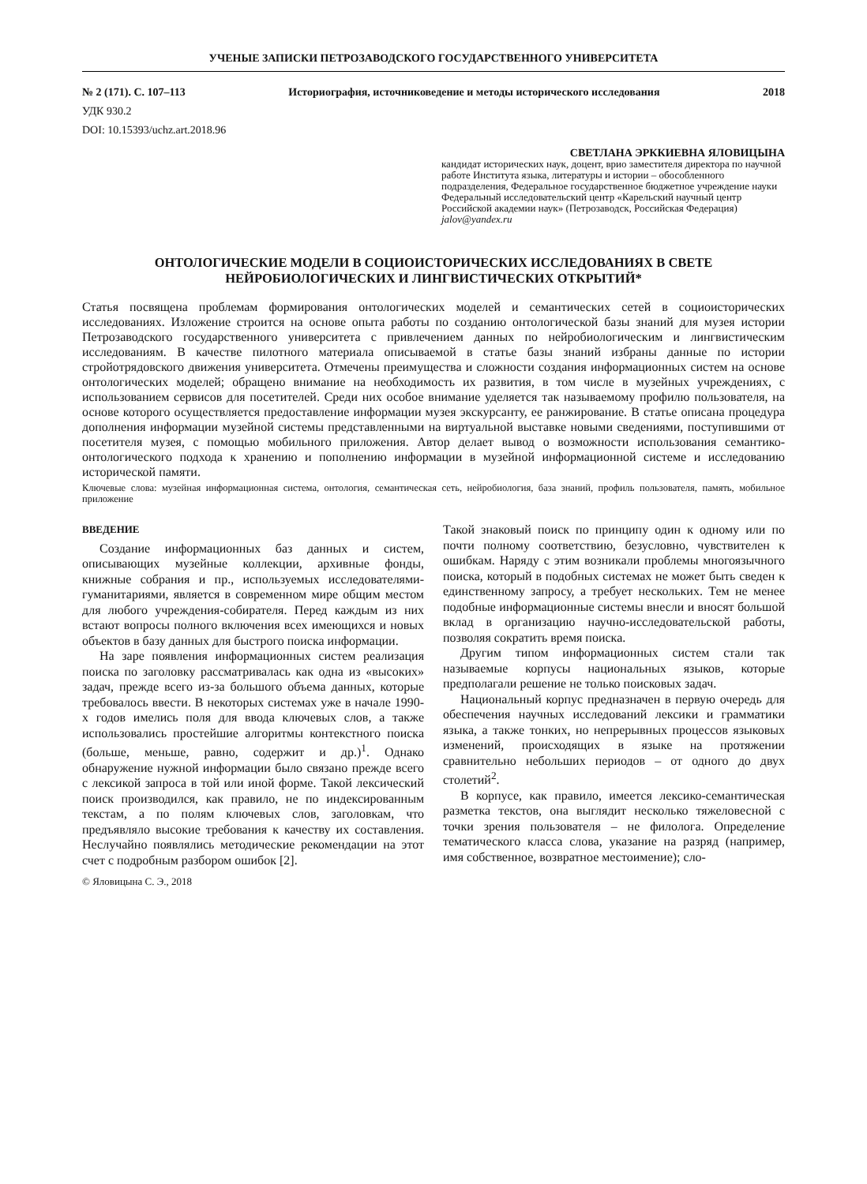УЧЕНЫЕ ЗАПИСКИ ПЕТРОЗАВОДСКОГО ГОСУДАРСТВЕННОГО УНИВЕРСИТЕТА
№ 2 (171). С. 107–113 Историография, источниковедение и методы исторического исследования 2018
УДК 930.2
DOI: 10.15393/uchz.art.2018.96
СВЕТЛАНА ЭРККИЕВНА ЯЛОВИЦЫНА
кандидат исторических наук, доцент, врио заместителя директора по научной работе Института языка, литературы и истории – обособленного подразделения, Федеральное государственное бюджетное учреждение науки Федеральный исследовательский центр «Карельский научный центр Российской академии наук» (Петрозаводск, Российская Федерация)
jalov@yandex.ru
ОНТОЛОГИЧЕСКИЕ МОДЕЛИ В СОЦИОИСТОРИЧЕСКИХ ИССЛЕДОВАНИЯХ В СВЕТЕ НЕЙРОБИОЛОГИЧЕСКИХ И ЛИНГВИСТИЧЕСКИХ ОТКРЫТИЙ*
Статья посвящена проблемам формирования онтологических моделей и семантических сетей в социоисторических исследованиях. Изложение строится на основе опыта работы по созданию онтологической базы знаний для музея истории Петрозаводского государственного университета с привлечением данных по нейробиологическим и лингвистическим исследованиям. В качестве пилотного материала описываемой в статье базы знаний избраны данные по истории стройотрядовского движения университета. Отмечены преимущества и сложности создания информационных систем на основе онтологических моделей; обращено внимание на необходимость их развития, в том числе в музейных учреждениях, с использованием сервисов для посетителей. Среди них особое внимание уделяется так называемому профилю пользователя, на основе которого осуществляется предоставление информации музея экскурсанту, ее ранжирование. В статье описана процедура дополнения информации музейной системы представленными на виртуальной выставке новыми сведениями, поступившими от посетителя музея, с помощью мобильного приложения. Автор делает вывод о возможности использования семантико-онтологического подхода к хранению и пополнению информации в музейной информационной системе и исследованию исторической памяти.
Ключевые слова: музейная информационная система, онтология, семантическая сеть, нейробиология, база знаний, профиль пользователя, память, мобильное приложение
ВВЕДЕНИЕ
Создание информационных баз данных и систем, описывающих музейные коллекции, архивные фонды, книжные собрания и пр., используемых исследователями-гуманитариями, является в современном мире общим местом для любого учреждения-собирателя. Перед каждым из них встают вопросы полного включения всех имеющихся и новых объектов в базу данных для быстрого поиска информации.
На заре появления информационных систем реализация поиска по заголовку рассматривалась как одна из «высоких» задач, прежде всего из-за большого объема данных, которые требовалось ввести. В некоторых системах уже в начале 1990-х годов имелись поля для ввода ключевых слов, а также использовались простейшие алгоритмы контекстного поиска (больше, меньше, равно, содержит и др.)<sup>1</sup>. Однако обнаружение нужной информации было связано прежде всего с лексикой запроса в той или иной форме. Такой лексический поиск производился, как правило, не по индексированным текстам, а по полям ключевых слов, заголовкам, что предъявляло высокие требования к качеству их составления. Неслучайно появлялись методические рекомендации на этот счет с подробным разбором ошибок [2].
Такой знаковый поиск по принципу один к одному или по почти полному соответствию, безусловно, чувствителен к ошибкам. Наряду с этим возникали проблемы многоязычного поиска, который в подобных системах не может быть сведен к единственному запросу, а требует нескольких. Тем не менее подобные информационные системы внесли и вносят большой вклад в организацию научно-исследовательской работы, позволяя сократить время поиска.
Другим типом информационных систем стали так называемые корпусы национальных языков, которые предполагали решение не только поисковых задач.
Национальный корпус предназначен в первую очередь для обеспечения научных исследований лексики и грамматики языка, а также тонких, но непрерывных процессов языковых изменений, происходящих в языке на протяжении сравнительно небольших периодов – от одного до двух столетий<sup>2</sup>.
В корпусе, как правило, имеется лексико-семантическая разметка текстов, она выглядит несколько тяжеловесной с точки зрения пользователя – не филолога. Определение тематического класса слова, указание на разряд (например, имя собственное, возвратное местоимение); сло-
© Яловицына С. Э., 2018